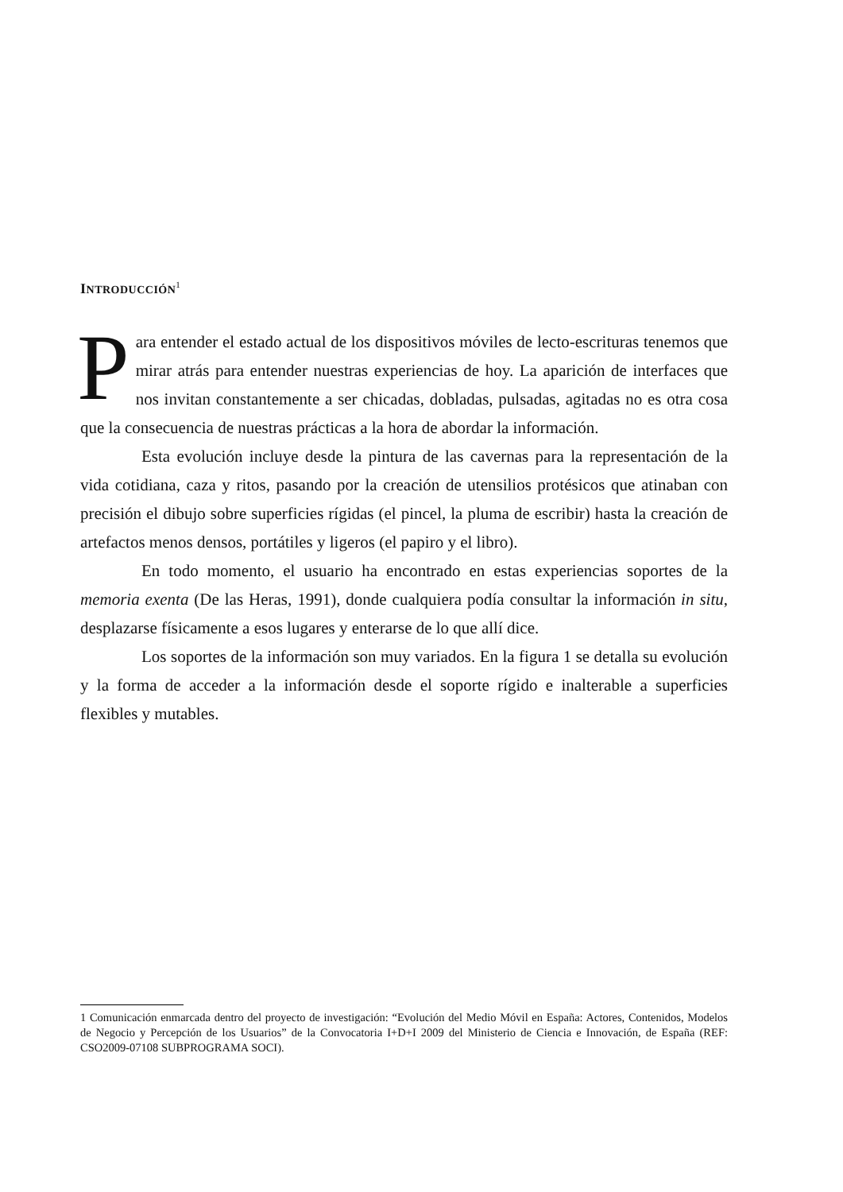INTRODUCCIÓN<sup>1</sup>
Para entender el estado actual de los dispositivos móviles de lecto-escrituras tenemos que mirar atrás para entender nuestras experiencias de hoy. La aparición de interfaces que nos invitan constantemente a ser chicadas, dobladas, pulsadas, agitadas no es otra cosa que la consecuencia de nuestras prácticas a la hora de abordar la información.
Esta evolución incluye desde la pintura de las cavernas para la representación de la vida cotidiana, caza y ritos, pasando por la creación de utensilios protésicos que atinaban con precisión el dibujo sobre superficies rígidas (el pincel, la pluma de escribir) hasta la creación de artefactos menos densos, portátiles y ligeros (el papiro y el libro).
En todo momento, el usuario ha encontrado en estas experiencias soportes de la memoria exenta (De las Heras, 1991), donde cualquiera podía consultar la información in situ, desplazarse físicamente a esos lugares y enterarse de lo que allí dice.
Los soportes de la información son muy variados. En la figura 1 se detalla su evolución y la forma de acceder a la información desde el soporte rígido e inalterable a superficies flexibles y mutables.
1 Comunicación enmarcada dentro del proyecto de investigación: “Evolución del Medio Móvil en España: Actores, Contenidos, Modelos de Negocio y Percepción de los Usuarios” de la Convocatoria I+D+I 2009 del Ministerio de Ciencia e Innovación, de España (REF: CSO2009-07108 SUBPROGRAMA SOCI).